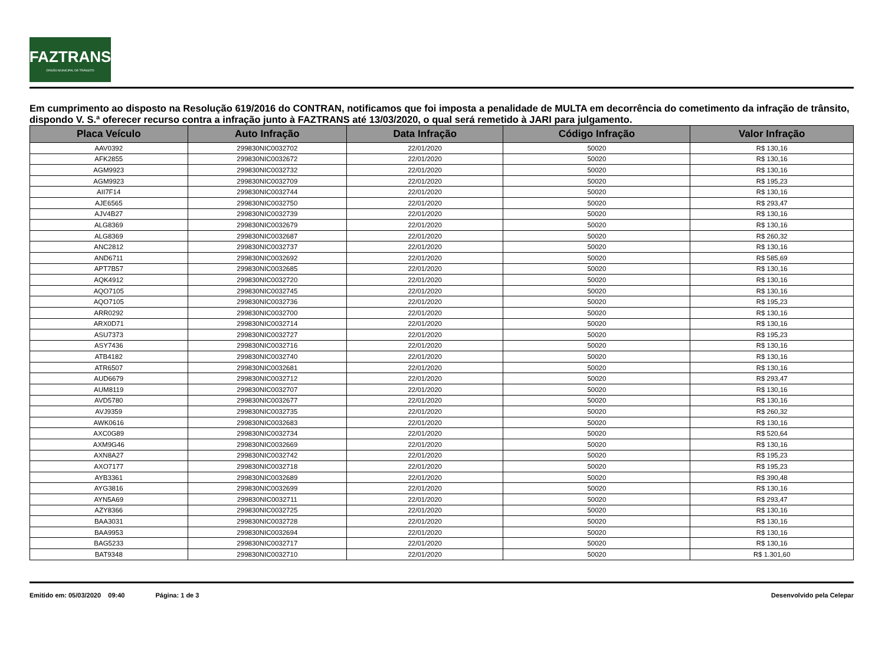FAZTRANS
ÓRGÃO MUNICIPAL DE TRÂNSITO
Em cumprimento ao disposto na Resolução 619/2016 do CONTRAN, notificamos que foi imposta a penalidade de MULTA em decorrência do cometimento da infração de trânsito, dispondo V. S.ª oferecer recurso contra a infração junto à FAZTRANS até 13/03/2020, o qual será remetido à JARI para julgamento.
| Placa Veículo | Auto Infração | Data Infração | Código Infração | Valor Infração |
| --- | --- | --- | --- | --- |
| AAV0392 | 299830NIC0032702 | 22/01/2020 | 50020 | R$ 130,16 |
| AFK2855 | 299830NIC0032672 | 22/01/2020 | 50020 | R$ 130,16 |
| AGM9923 | 299830NIC0032732 | 22/01/2020 | 50020 | R$ 130,16 |
| AGM9923 | 299830NIC0032709 | 22/01/2020 | 50020 | R$ 195,23 |
| AII7F14 | 299830NIC0032744 | 22/01/2020 | 50020 | R$ 130,16 |
| AJE6565 | 299830NIC0032750 | 22/01/2020 | 50020 | R$ 293,47 |
| AJV4B27 | 299830NIC0032739 | 22/01/2020 | 50020 | R$ 130,16 |
| ALG8369 | 299830NIC0032679 | 22/01/2020 | 50020 | R$ 130,16 |
| ALG8369 | 299830NIC0032687 | 22/01/2020 | 50020 | R$ 260,32 |
| ANC2812 | 299830NIC0032737 | 22/01/2020 | 50020 | R$ 130,16 |
| AND6711 | 299830NIC0032692 | 22/01/2020 | 50020 | R$ 585,69 |
| APT7B57 | 299830NIC0032685 | 22/01/2020 | 50020 | R$ 130,16 |
| AQK4912 | 299830NIC0032720 | 22/01/2020 | 50020 | R$ 130,16 |
| AQO7105 | 299830NIC0032745 | 22/01/2020 | 50020 | R$ 130,16 |
| AQO7105 | 299830NIC0032736 | 22/01/2020 | 50020 | R$ 195,23 |
| ARR0292 | 299830NIC0032700 | 22/01/2020 | 50020 | R$ 130,16 |
| ARX0D71 | 299830NIC0032714 | 22/01/2020 | 50020 | R$ 130,16 |
| ASU7373 | 299830NIC0032727 | 22/01/2020 | 50020 | R$ 195,23 |
| ASY7436 | 299830NIC0032716 | 22/01/2020 | 50020 | R$ 130,16 |
| ATB4182 | 299830NIC0032740 | 22/01/2020 | 50020 | R$ 130,16 |
| ATR6507 | 299830NIC0032681 | 22/01/2020 | 50020 | R$ 130,16 |
| AUD6679 | 299830NIC0032712 | 22/01/2020 | 50020 | R$ 293,47 |
| AUM8119 | 299830NIC0032707 | 22/01/2020 | 50020 | R$ 130,16 |
| AVD5780 | 299830NIC0032677 | 22/01/2020 | 50020 | R$ 130,16 |
| AVJ9359 | 299830NIC0032735 | 22/01/2020 | 50020 | R$ 260,32 |
| AWK0616 | 299830NIC0032683 | 22/01/2020 | 50020 | R$ 130,16 |
| AXC0G89 | 299830NIC0032734 | 22/01/2020 | 50020 | R$ 520,64 |
| AXM9G46 | 299830NIC0032669 | 22/01/2020 | 50020 | R$ 130,16 |
| AXN8A27 | 299830NIC0032742 | 22/01/2020 | 50020 | R$ 195,23 |
| AXO7177 | 299830NIC0032718 | 22/01/2020 | 50020 | R$ 195,23 |
| AYB3361 | 299830NIC0032689 | 22/01/2020 | 50020 | R$ 390,48 |
| AYG3816 | 299830NIC0032699 | 22/01/2020 | 50020 | R$ 130,16 |
| AYN5A69 | 299830NIC0032711 | 22/01/2020 | 50020 | R$ 293,47 |
| AZY8366 | 299830NIC0032725 | 22/01/2020 | 50020 | R$ 130,16 |
| BAA3031 | 299830NIC0032728 | 22/01/2020 | 50020 | R$ 130,16 |
| BAA9953 | 299830NIC0032694 | 22/01/2020 | 50020 | R$ 130,16 |
| BAG5233 | 299830NIC0032717 | 22/01/2020 | 50020 | R$ 130,16 |
| BAT9348 | 299830NIC0032710 | 22/01/2020 | 50020 | R$ 1.301,60 |
Emitido em: 05/03/2020 09:40 Página: 1 de 3 Desenvolvido pela Celepar